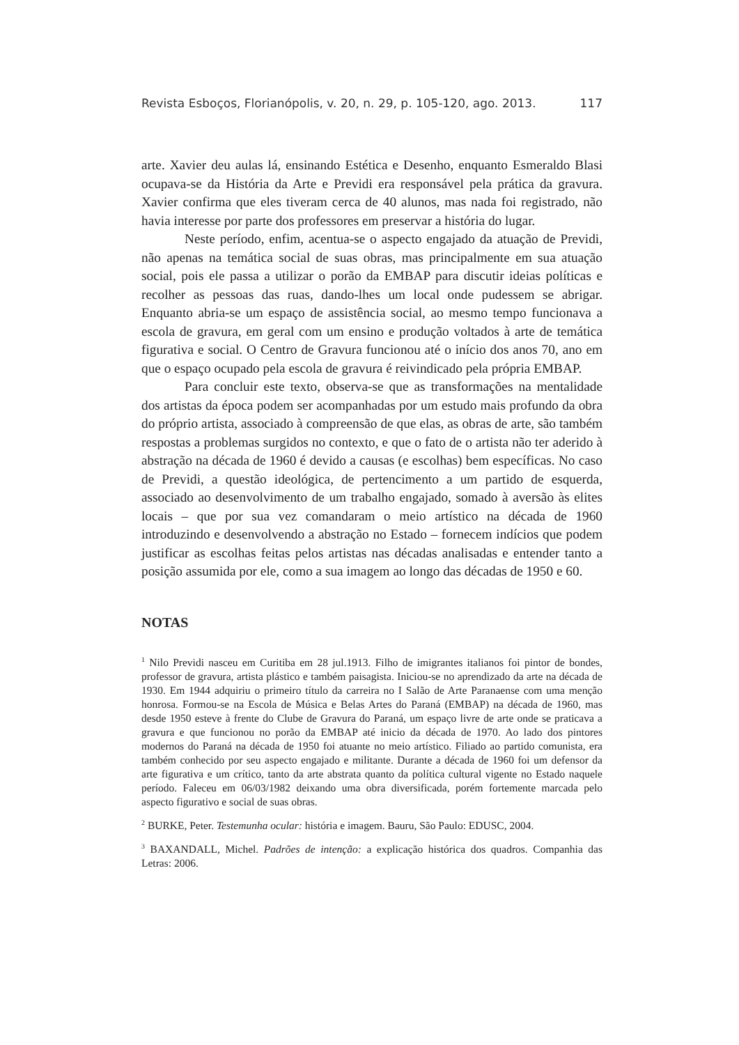Revista Esboços, Florianópolis, v. 20, n. 29, p. 105-120, ago. 2013. 117
arte. Xavier deu aulas lá, ensinando Estética e Desenho, enquanto Esmeraldo Blasi ocupava-se da História da Arte e Previdi era responsável pela prática da gravura. Xavier confirma que eles tiveram cerca de 40 alunos, mas nada foi registrado, não havia interesse por parte dos professores em preservar a história do lugar.
Neste período, enfim, acentua-se o aspecto engajado da atuação de Previdi, não apenas na temática social de suas obras, mas principalmente em sua atuação social, pois ele passa a utilizar o porão da EMBAP para discutir ideias políticas e recolher as pessoas das ruas, dando-lhes um local onde pudessem se abrigar. Enquanto abria-se um espaço de assistência social, ao mesmo tempo funcionava a escola de gravura, em geral com um ensino e produção voltados à arte de temática figurativa e social. O Centro de Gravura funcionou até o início dos anos 70, ano em que o espaço ocupado pela escola de gravura é reivindicado pela própria EMBAP.
Para concluir este texto, observa-se que as transformações na mentalidade dos artistas da época podem ser acompanhadas por um estudo mais profundo da obra do próprio artista, associado à compreensão de que elas, as obras de arte, são também respostas a problemas surgidos no contexto, e que o fato de o artista não ter aderido à abstração na década de 1960 é devido a causas (e escolhas) bem específicas. No caso de Previdi, a questão ideológica, de pertencimento a um partido de esquerda, associado ao desenvolvimento de um trabalho engajado, somado à aversão às elites locais – que por sua vez comandaram o meio artístico na década de 1960 introduzindo e desenvolvendo a abstração no Estado – fornecem indícios que podem justificar as escolhas feitas pelos artistas nas décadas analisadas e entender tanto a posição assumida por ele, como a sua imagem ao longo das décadas de 1950 e 60.
NOTAS
<sup>1</sup> Nilo Previdi nasceu em Curitiba em 28 jul.1913. Filho de imigrantes italianos foi pintor de bondes, professor de gravura, artista plástico e também paisagista. Iniciou-se no aprendizado da arte na década de 1930. Em 1944 adquiriu o primeiro título da carreira no I Salão de Arte Paranaense com uma menção honrosa. Formou-se na Escola de Música e Belas Artes do Paraná (EMBAP) na década de 1960, mas desde 1950 esteve à frente do Clube de Gravura do Paraná, um espaço livre de arte onde se praticava a gravura e que funcionou no porão da EMBAP até inicio da década de 1970. Ao lado dos pintores modernos do Paraná na década de 1950 foi atuante no meio artístico. Filiado ao partido comunista, era também conhecido por seu aspecto engajado e militante. Durante a década de 1960 foi um defensor da arte figurativa e um crítico, tanto da arte abstrata quanto da política cultural vigente no Estado naquele período. Faleceu em 06/03/1982 deixando uma obra diversificada, porém fortemente marcada pelo aspecto figurativo e social de suas obras.
<sup>2</sup> BURKE, Peter. Testemunha ocular: história e imagem. Bauru, São Paulo: EDUSC, 2004.
<sup>3</sup> BAXANDALL, Michel. Padrões de intenção: a explicação histórica dos quadros. Companhia das Letras: 2006.